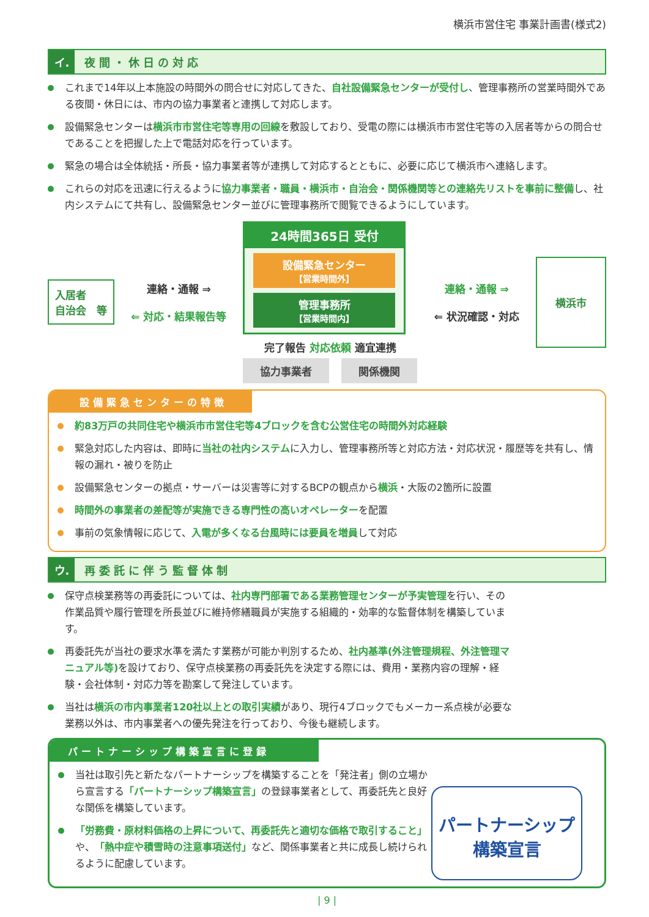横浜市営住宅 事業計画書(様式2)
イ.
夜間・休日の対応
これまで14年以上本施設の時間外の問合せに対応してきた、自社設備緊急センターが受付し、管理事務所の営業時間外である夜間・休日には、市内の協力事業者と連携して対応します。
設備緊急センターは横浜市市営住宅等専用の回線を敷設しており、受電の際には横浜市市営住宅等の入居者等からの問合せであることを把握した上で電話対応を行っています。
緊急の場合は全体統括・所長・協力事業者等が連携して対応するとともに、必要に応じて横浜市へ連絡します。
これらの対応を迅速に行えるように協力事業者・職員・横浜市・自治会・関係機関等との連絡先リストを事前に整備し、社内システムにて共有し、設備緊急センター並びに管理事務所で閲覧できるようにしています。
入居者
自治会　等
連絡・通報 ⇒
⇐ 対応・結果報告等
24時間365日 受付
設備緊急センター
【営業時間外】
管理事務所
【営業時間内】
完了報告 対応依頼 適宜連携
協力事業者 関係機関
連絡・通報 ⇒
⇐ 状況確認・対応
横浜市
設備緊急センターの特徴
約83万戸の共同住宅や横浜市市営住宅等4ブロックを含む公営住宅の時間外対応経験
緊急対応した内容は、即時に当社の社内システムに入力し、管理事務所等と対応方法・対応状況・履歴等を共有し、情報の漏れ・被りを防止
設備緊急センターの拠点・サーバーは災害等に対するBCPの観点から横浜・大阪の2箇所に設置
時間外の事業者の差配等が実施できる専門性の高いオペレーターを配置
事前の気象情報に応じて、入電が多くなる台風時には要員を増員して対応
ウ.
再委託に伴う監督体制
保守点検業務等の再委託については、社内専門部署である業務管理センターが予実管理を行い、その作業品質や履行管理を所長並びに維持修繕職員が実施する組織的・効率的な監督体制を構築しています。
再委託先が当社の要求水準を満たす業務が可能か判別するため、社内基準(外注管理規程、外注管理マニュアル等) を設けており、保守点検業務の再委託先を決定する際には、費用・業務内容の理解・経験・会社体制・対応力等を勘案して発注しています。
当社は横浜の市内事業者120社以上との取引実績があり、現行4ブロックでもメーカー系点検が必要な業務以外は、市内事業者への優先発注を行っており、今後も継続します。
パートナーシップ構築宣言に登録
当社は取引先と新たなパートナーシップを構築することを「発注者」側の立場から宣言する「パートナーシップ構築宣言」の登録事業者として、再委託先と良好な関係を構築しています。
「労務費・原材料価格の上昇について、再委託先と適切な価格で取引すること」や、「熱中症や積雪時の注意事項送付」など、関係事業者と共に成長し続けられるように配慮しています。
パートナーシップ
構築宣言
| 9 |